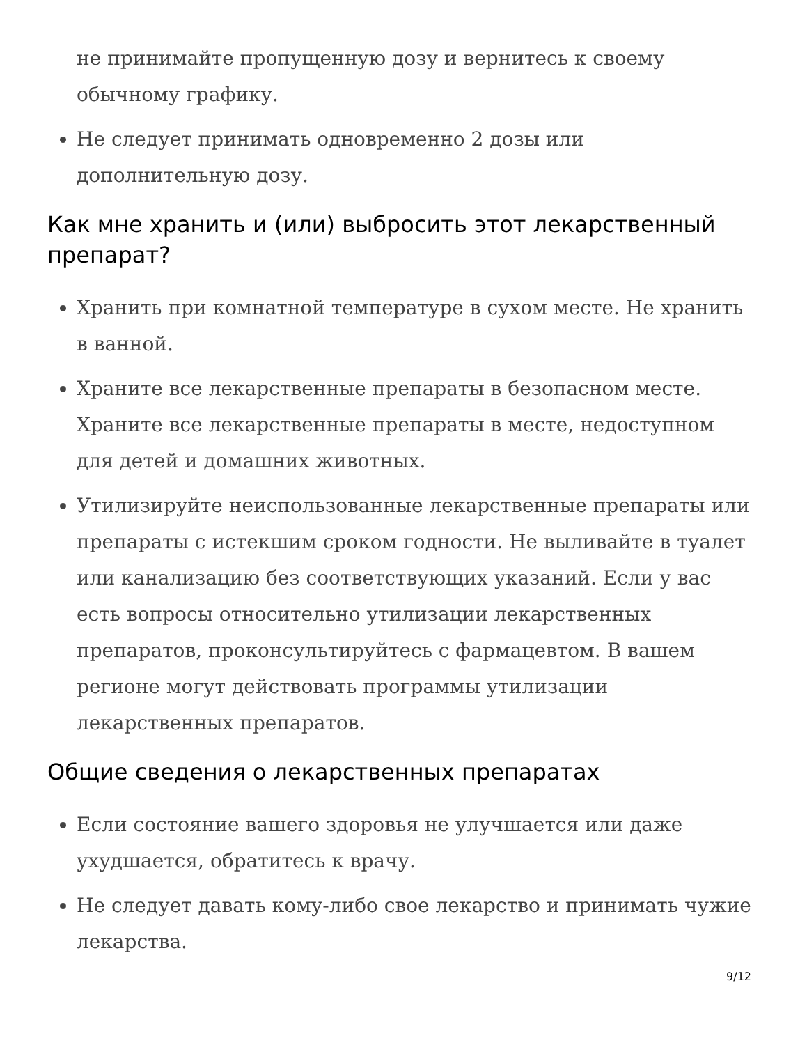не принимайте пропущенную дозу и вернитесь к своему обычному графику.
Не следует принимать одновременно 2 дозы или дополнительную дозу.
Как мне хранить и (или) выбросить этот лекарственный препарат?
Хранить при комнатной температуре в сухом месте. Не хранить в ванной.
Храните все лекарственные препараты в безопасном месте. Храните все лекарственные препараты в месте, недоступном для детей и домашних животных.
Утилизируйте неиспользованные лекарственные препараты или препараты с истекшим сроком годности. Не выливайте в туалет или канализацию без соответствующих указаний. Если у вас есть вопросы относительно утилизации лекарственных препаратов, проконсультируйтесь с фармацевтом. В вашем регионе могут действовать программы утилизации лекарственных препаратов.
Общие сведения о лекарственных препаратах
Если состояние вашего здоровья не улучшается или даже ухудшается, обратитесь к врачу.
Не следует давать кому-либо свое лекарство и принимать чужие лекарства.
9/12